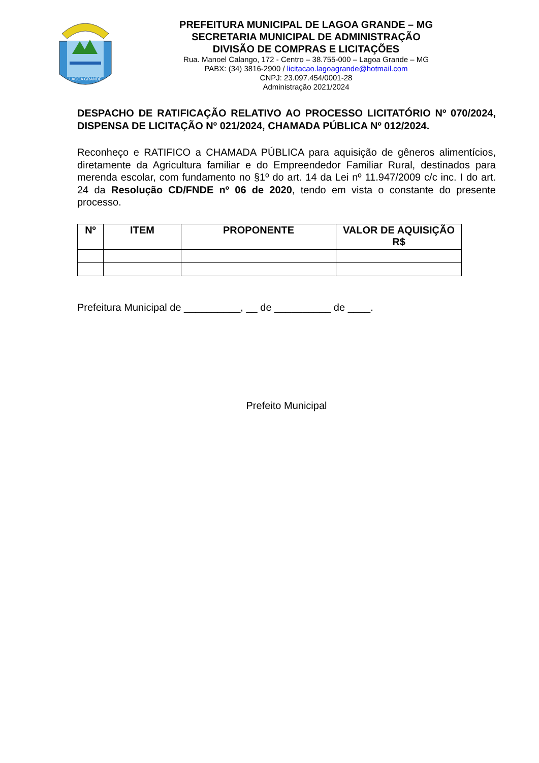LAGOA GRANDE
PREFEITURA MUNICIPAL DE LAGOA GRANDE – MG
SECRETARIA MUNICIPAL DE ADMINISTRAÇÃO
DIVISÃO DE COMPRAS E LICITAÇÕES
Rua. Manoel Calango, 172 - Centro – 38.755-000 – Lagoa Grande – MG
PABX: (34) 3816-2900 / licitacao.lagoagrande@hotmail.com
CNPJ: 23.097.454/0001-28
Administração 2021/2024
DESPACHO DE RATIFICAÇÃO RELATIVO AO PROCESSO LICITATÓRIO Nº 070/2024, DISPENSA DE LICITAÇÃO Nº 021/2024, CHAMADA PÚBLICA Nº 012/2024.
Reconheço e RATIFICO a CHAMADA PÚBLICA para aquisição de gêneros alimentícios, diretamente da Agricultura familiar e do Empreendedor Familiar Rural, destinados para merenda escolar, com fundamento no §1º do art. 14 da Lei nº 11.947/2009 c/c inc. I do art. 24 da Resolução CD/FNDE nº 06 de 2020, tendo em vista o constante do presente processo.
| Nº | ITEM | PROPONENTE | VALOR DE AQUISIÇÃO R$ |
| --- | --- | --- | --- |
Prefeitura Municipal de __________, __ de __________ de ____.
Prefeito Municipal